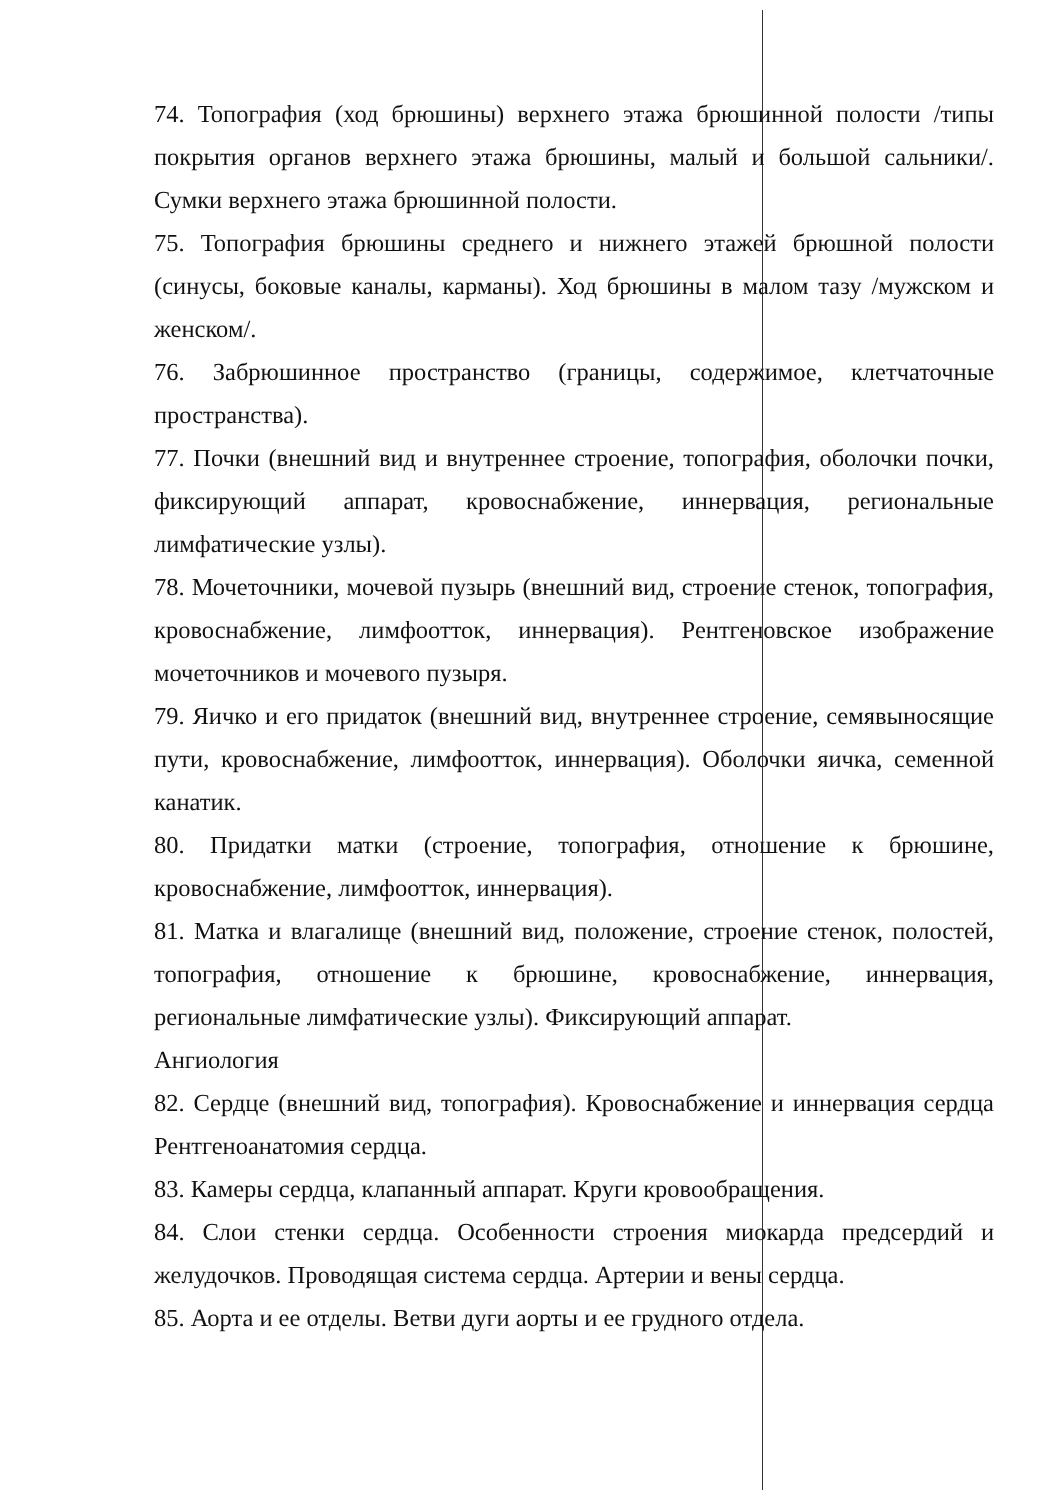74. Топография (ход брюшины) верхнего этажа брюшинной полости /типы покрытия органов верхнего этажа брюшины, малый и большой сальники/. Сумки верхнего этажа брюшинной полости.
75. Топография брюшины среднего и нижнего этажей брюшной полости (синусы, боковые каналы, карманы). Ход брюшины в малом тазу /мужском и женском/.
76. Забрюшинное пространство (границы, содержимое, клетчаточные пространства).
77. Почки (внешний вид и внутреннее строение, топография, оболочки почки, фиксирующий аппарат, кровоснабжение, иннервация, региональные лимфатические узлы).
78. Мочеточники, мочевой пузырь (внешний вид, строение стенок, топография, кровоснабжение, лимфоотток, иннервация). Рентгеновское изображение мочеточников и мочевого пузыря.
79. Яичко и его придаток (внешний вид, внутреннее строение, семявыносящие пути, кровоснабжение, лимфоотток, иннервация). Оболочки яичка, семенной канатик.
80. Придатки матки (строение, топография, отношение к брюшине, кровоснабжение, лимфоотток, иннервация).
81. Матка и влагалище (внешний вид, положение, строение стенок, полостей, топография, отношение к брюшине, кровоснабжение, иннервация, региональные лимфатические узлы). Фиксирующий аппарат.
Ангиология
82. Сердце (внешний вид, топография). Кровоснабжение и иннервация сердца Рентгеноанатомия сердца.
83. Камеры сердца, клапанный аппарат. Круги кровообращения.
84. Слои стенки сердца. Особенности строения миокарда предсердий и желудочков. Проводящая система сердца. Артерии и вены сердца.
85. Аорта и ее отделы. Ветви дуги аорты и ее грудного отдела.